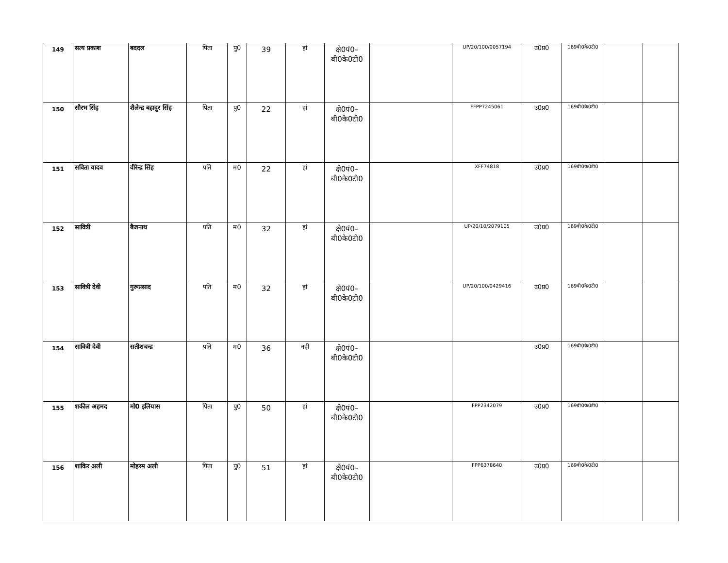| 149 | सत्य प्रकाश | बददल | पिता | पु0 | 39 | हां | क्षे0पं0– बी0के0टी0 | | UP/20/100/0057194 | उ0प्र0 | 169बी0के0टी0 | | |
| 150 | सौरभ सिंह | शैलेन्द्र बहादुर सिंह | पिता | पु0 | 22 | हां | क्षे0पं0– बी0के0टी0 | | FFPP7245061 | उ0प्र0 | 169बी0के0टी0 | | |
| 151 | सविता यादव | वीरेन्द्र सिंह | पति | म0 | 22 | हां | क्षे0पं0– बी0के0टी0 | | XFF74818 | उ0प्र0 | 169बी0के0टी0 | | |
| 152 | सावित्री | बैजनाथ | पति | म0 | 32 | हां | क्षे0पं0– बी0के0टी0 | | UP/20/10/2079105 | उ0प्र0 | 169बी0के0टी0 | | |
| 153 | सावित्री देवी | गुरूप्रसाद | पति | म0 | 32 | हां | क्षे0पं0– बी0के0टी0 | | UP/20/100/0429416 | उ0प्र0 | 169बी0के0टी0 | | |
| 154 | सावित्री देवी | सतीशचन्द्र | पति | म0 | 36 | नही | क्षे0पं0– बी0के0टी0 | | | उ0प्र0 | 169बी0के0टी0 | | |
| 155 | शकील अहमद | मो0 इलियास | पिता | पु0 | 50 | हां | क्षे0पं0– बी0के0टी0 | | FPP2342079 | उ0प्र0 | 169बी0के0टी0 | | |
| 156 | शाकिर अली | मोहरम अली | पिता | पु0 | 51 | हां | क्षे0पं0– बी0के0टी0 | | FPP6378640 | उ0प्र0 | 169बी0के0टी0 | | |